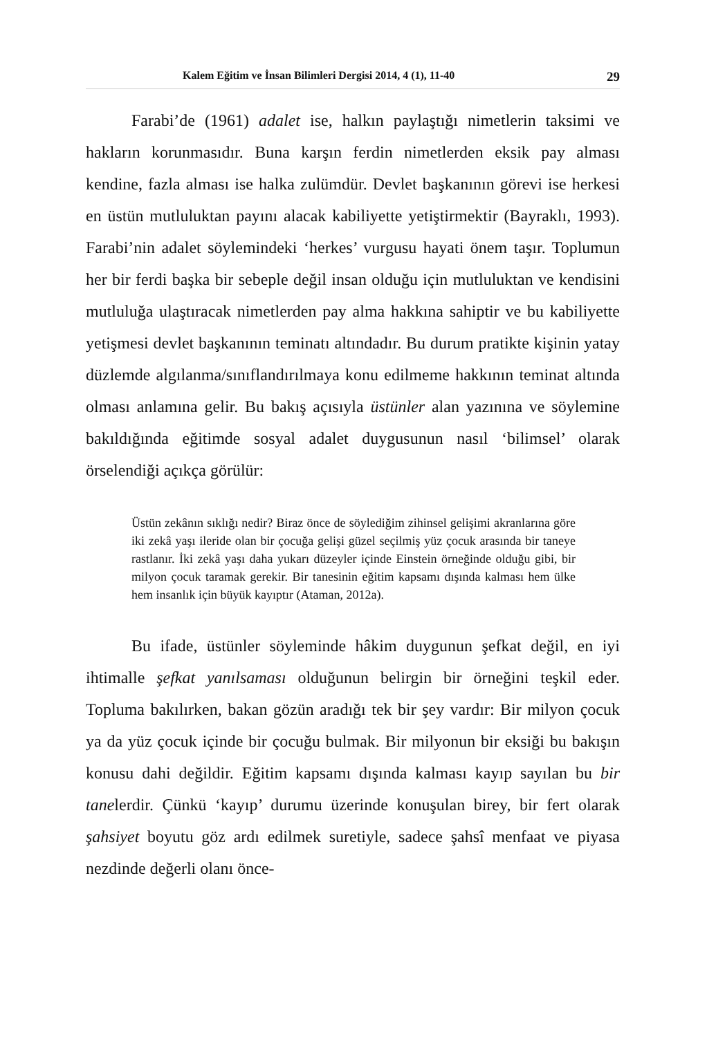Kalem Eğitim ve İnsan Bilimleri Dergisi 2014, 4 (1), 11-40 29
Farabi’de (1961) adalet ise, halkın paylaştığı nimetlerin taksimi ve hakların korunmasıdır. Buna karşın ferdin nimetlerden eksik pay alması kendine, fazla alması ise halka zulümdür. Devlet başkanının görevi ise herkesi en üstün mutluluktan payını alacak kabiliyette yetiştirmektir (Bayraklı, 1993). Farabi’nin adalet söylemindeki ‘herkes’ vurgusu hayati önem taşır. Toplumun her bir ferdi başka bir sebeple değil insan olduğu için mutluluktan ve kendisini mutluluğa ulaştıracak nimetlerden pay alma hakkına sahiptir ve bu kabiliyette yetişmesi devlet başkanının teminatı altındadır. Bu durum pratikte kişinin yatay düzlemde algılanma/sınıflandırılmaya konu edilmeme hakkının teminat altında olması anlamına gelir. Bu bakış açısıyla üstünler alan yazınına ve söylemine bakıldığında eğitimde sosyal adalet duygusunun nasıl ‘bilimsel’ olarak örselendiği açıkça görülür:
Üstün zekânın sıklığı nedir? Biraz önce de söylediğim zihinsel gelişimi akranlarına göre iki zekâ yaşı ileride olan bir çocuğa gelişi güzel seçilmiş yüz çocuk arasında bir taneye rastlanır. İki zekâ yaşı daha yukarı düzeyler içinde Einstein örneğinde olduğu gibi, bir milyon çocuk taramak gerekir. Bir tanesinin eğitim kapsamı dışında kalması hem ülke hem insanlık için büyük kayıptır (Ataman, 2012a).
Bu ifade, üstünler söyleminde hâkim duygunun şefkat değil, en iyi ihtimalle şefkat yanılsaması olduğunun belirgin bir örneğini teşkil eder. Topluma bakılırken, bakan gözün aradığı tek bir şey vardır: Bir milyon çocuk ya da yüz çocuk içinde bir çocuğu bulmak. Bir milyonun bir eksiği bu bakışın konusu dahi değildir. Eğitim kapsamı dışında kalması kayıp sayılan bu bir tanelerdir. Çünkü ‘kayıp’ durumu üzerinde konuşulan birey, bir fert olarak şahsiyet boyutu göz ardı edilmek suretiyle, sadece şahsî menfaat ve piyasa nezdinde değerli olanı önce-